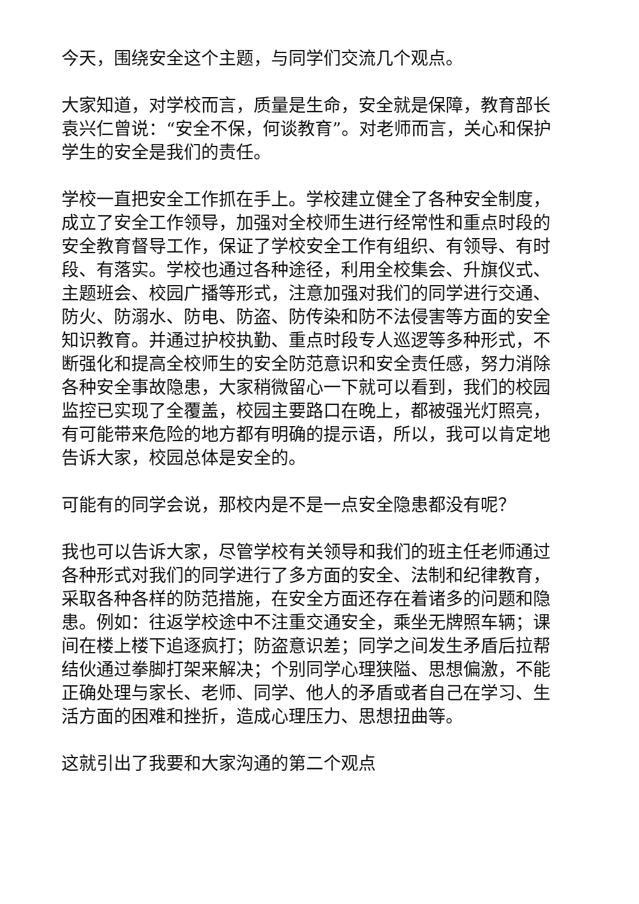今天，围绕安全这个主题，与同学们交流几个观点。
大家知道，对学校而言，质量是生命，安全就是保障，教育部长袁兴仁曾说：“安全不保，何谈教育”。对老师而言，关心和保护学生的安全是我们的责任。
学校一直把安全工作抓在手上。学校建立健全了各种安全制度，成立了安全工作领导，加强对全校师生进行经常性和重点时段的安全教育督导工作，保证了学校安全工作有组织、有领导、有时段、有落实。学校也通过各种途径，利用全校集会、升旗仪式、主题班会、校园广播等形式，注意加强对我们的同学进行交通、防火、防溺水、防电、防盗、防传染和防不法侵害等方面的安全知识教育。并通过护校执勤、重点时段专人巡逻等多种形式，不断强化和提高全校师生的安全防范意识和安全责任感，努力消除各种安全事故隐患，大家稍微留心一下就可以看到，我们的校园监控已实现了全覆盖，校园主要路口在晚上，都被强光灯照亮，有可能带来危险的地方都有明确的提示语，所以，我可以肯定地告诉大家，校园总体是安全的。
可能有的同学会说，那校内是不是一点安全隐患都没有呢？
我也可以告诉大家，尽管学校有关领导和我们的班主任老师通过各种形式对我们的同学进行了多方面的安全、法制和纪律教育，采取各种各样的防范措施，在安全方面还存在着诸多的问题和隐患。例如：往返学校途中不注重交通安全，乘坐无牌照车辆；课间在楼上楼下追逐疯打；防盗意识差；同学之间发生矛盾后拉帮结伙通过拳脚打架来解决；个别同学心理狭隘、思想偏激，不能正确处理与家长、老师、同学、他人的矛盾或者自己在学习、生活方面的困难和挫折，造成心理压力、思想扭曲等。
这就引出了我要和大家沟通的第二个观点